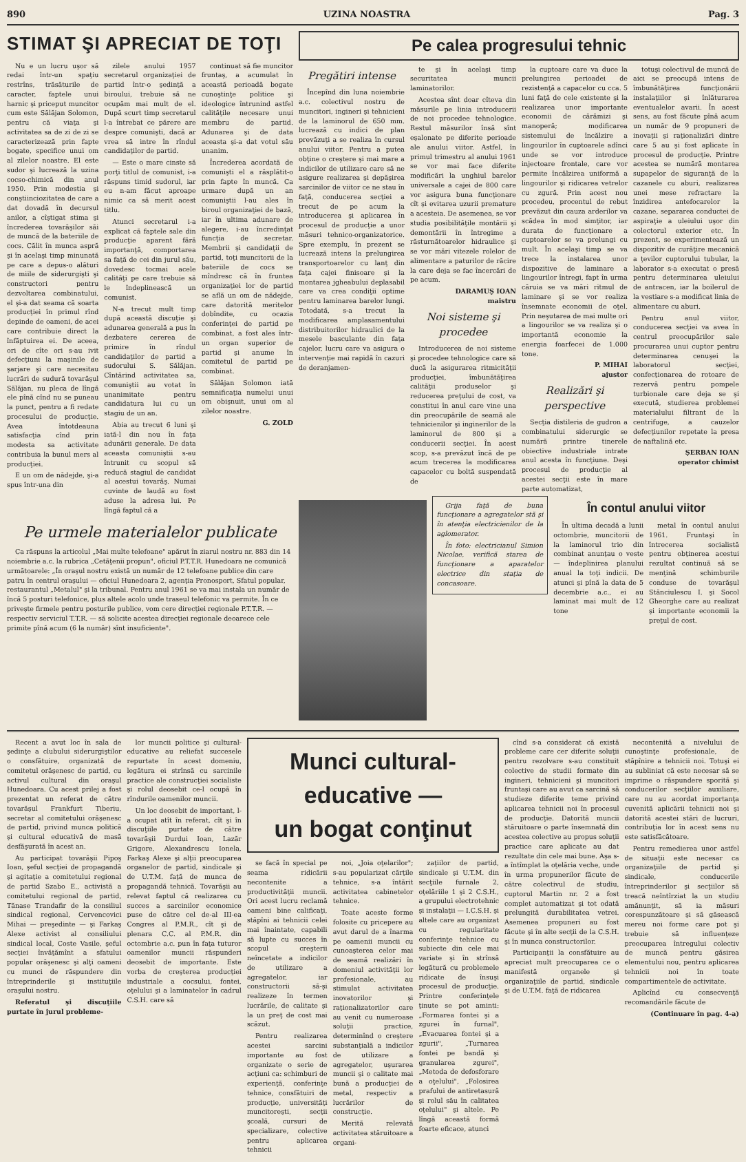890 UZINA NOASTRA Pag. 3
STIMAT ŞI APRECIAT DE TOŢI
Nu e un lucru uşor să redai într-un spaţiu restrîns, trăsăturile de caracter, faptele unui harnic şi priceput muncitor cum este Sălăjan Solomon, pentru că viaţa şi activitatea sa de zi de zi se caracterizează prin fapte bogate, specifice unui om al zilelor noastre. El este sudor şi lucrează la uzina cocso-chimică din anul 1950. Prin modestia şi conştiinciozitatea de care a dat dovadă în decursul anilor, a cîştigat stima şi încrederea tovarăşilor săi de muncă de la bateriile de cocs. Călit în munca aspră şi în acelaşi timp minunată pe care a depus-o alături de miile de siderurgişti şi constructori pentru dezvoltarea combinatului, el şi-a dat seama că soarta producţiei în primul rînd depinde de oameni, de acei care contribuie direct la înfăptuirea ei. De aceea, ori de cîte ori s-au ivit defecţiuni la maşinile de şarjare şi care necesitau lucrări de sudură tovarăşul Sălăjan, nu pleca de lîngă ele pînă cînd nu se puneau la punct, pentru a fi redate procesului de producţie. Avea întotdeauna satisfacţia cînd prin modesta sa activitate contribuia la bunul mers al producţiei.
E un om de nădejde, şi-a spus într-una din
zilele anului 1957 secretarul organizaţiei de partid într-o şedinţă a biroului, trebuie să ne ocupăm mai mult de el. După scurt timp secretarul l-a întrebat ce părere are despre comunişti, dacă ar vrea să intre în rîndul candidaţilor de partid.
— Este o mare cinste să porţi titlul de comunist, i-a răspuns timid sudorul, iar eu n-am făcut aproape nimic ca să merit acest titlu.
Atunci secretarul i-a explicat că faptele sale din producţie aparent fără importanţă, comportarea sa faţă de cei din jurul său, dovedesc tocmai acele calităţi pe care trebuie să le îndeplinească un comunist.
N-a trecut mult timp după această discuţie şi adunarea generală a pus în dezbatere cererea de primire în rîndul candidaţilor de partid a sudorului S. Sălăjan. Cîntărind activitatea sa, comuniştii au votat în unanimitate pentru candidatura lui cu un stagiu de un an.
Abia au trecut 6 luni şi iată-l din nou în faţa adunării generale. De data aceasta comuniştii s-au întrunit cu scopul să reducă stagiul de candidat al acestui tovarăş. Numai cuvinte de laudă au fost aduse la adresa lui. Pe lîngă faptul că a
continuat să fie muncitor fruntaş, a acumulat în această perioadă bogate cunoştinţe politice şi ideologice întrunind astfel calităţile necesare unui membru de partid. Adunarea şi de data aceasta şi-a dat votul său unanim.
Încrederea acordată de comunişti el a răsplătit-o prin fapte în muncă. Ca urmare după un an comuniştii l-au ales în biroul organizaţiei de bază, iar în ultima adunare de alegere, i-au încredinţat funcţia de secretar. Membrii şi candidaţii de partid, toţi muncitorii de la bateriile de cocs se mîndresc că în fruntea organizaţiei lor de partid se află un om de nădejde, care datorită meritelor dobîndite, cu ocazia conferinţei de partid pe combinat, a fost ales într-un organ superior de partid şi anume în comitetul de partid pe combinat.
Sălăjan Solomon iată semnificaţia numelui unui om obişnuit, unui om al zilelor noastre.
G. ZOLD
Pe urmele materialelor publicate
Ca răspuns la articolul „Mai multe telefoane" apărut în ziarul nostru nr. 883 din 14 noiembrie a.c. la rubrica „Cetăţenii propun", oficiul P.T.T.R. Hunedoara ne comunică următoarele: „În oraşul nostru există un număr de 12 telefoane publice din care patru în centrul oraşului — oficiul Hunedoara 2, agenţia Pronosport, Sfatul popular, restaurantul „Metalul" şi la tribunal. Pentru anul 1961 se va mai instala un număr de încă 5 posturi telefonice, plus altele acolo unde traseul telefonic va permite. În ce priveşte firmele pentru posturile publice, vom cere direcţiei regionale P.T.T.R. — respectiv serviciul T.T.R. — să solicite acestea direcţiei regionale deoarece cele primite pînă acum (6 la număr) sînt insuficiente".
Pe calea progresului tehnic
Pregătiri intense
Începînd din luna noiembrie a.c. colectivul nostru de muncitori, ingineri şi tehnicieni de la laminorul de 650 mm. lucrează cu indici de plan prevăzuţi a se realiza în cursul anului viitor. Pentru a putea obţine o creştere şi mai mare a indicilor de utilizare care să ne asigure realizarea şi depăşirea sarcinilor de viitor ce ne stau în faţă, conducerea secţiei a trecut de pe acum la introducerea şi aplicarea în procesul de producţie a unor măsuri tehnico-organizatorice. Spre exemplu, în prezent se lucrează intens la prelungirea transportoarelor cu lanţ din faţa cajei finisoare şi la montarea jgheabului deplasabil care va crea condiţii optime pentru laminarea barelor lungi. Totodată, s-a trecut la modificarea amplasamentului distribuitorilor hidraulici de la mesele basculante din faţa cajelor, lucru care va asigura o intervenţie mai rapidă în cazuri de deranjamen-
te şi în acelaşi timp securitatea muncii laminatorilor.
Acestea sînt doar cîteva din măsurile pe linia introducerii de noi procedee tehnologice. Restul măsurilor însă sînt eşalonate pe diferite perioade ale anului viitor. Astfel, în primul trimestru al anului 1961 se vor mai face diferite modificări la unghiul barelor universale a cajei de 800 care vor asigura buna funcţionare cît şi evitarea uzurii premature a acesteia. De asemenea, se vor studia posibilităţile montării şi demontării în întregime a răsturnătoarelor hidraulice şi se vor mări vitezele rolelor de alimentare a paturilor de răcire la care deja se fac încercări de pe acum.
DARAMUŞ IOAN
maistru
Noi sisteme şi procedee
Introducerea de noi sisteme şi procedee tehnologice care să ducă la asigurarea ritmicităţii producţiei, îmbunătăţirea calităţii produselor şi reducerea preţului de cost, va constitui în anul care vine una din preocupările de seamă ale tehnicienilor şi inginerilor de la laminorul de 800 şi a conducerii secţiei. În acest scop, s-a prevăzut încă de pe acum trecerea la modificarea capacelor cu boltă suspendată de
la cuptoare care va duce la prelungirea perioadei de rezistenţă a capacelor cu cca. 5 luni faţă de cele existente şi la realizarea unor importante economii de cărămizi şi manoperă; modificarea sistemului de încălzire a lingourilor în cuptoarele adînci unde se vor introduce injectoare frontale, care vor permite încălzirea uniformă a lingourilor şi ridicarea vetrelor cu zgură. Prin acest nou procedeu, procentul de rebut prevăzut din cauza arderilor va scădea în mod simţitor, iar durata de funcţionare a cuptoarelor se va prelungi cu mult. În acelaşi timp se va trece la instalarea unor dispozitive de laminare a lingourilor întregi, fapt în urma căruia se va mări ritmul de laminare şi se vor realiza însemnate economii de oţel. Prin neşutarea de mai multe ori a lingourilor se va realiza şi o importantă economie la energia foarfecei de 1.000 tone.
P. MIHAI
ajustor
Realizări şi perspective
Secţia distileria de gudron a combinatului siderurgic se numără printre tinerele obiective industriale intrate anul acesta în funcţiune. Deşi procesul de producţie al acestei secţii este în mare parte automatizat,
totuşi colectivul de muncă de aici se preocupă intens de îmbunătăţirea funcţionării instalaţiilor şi înlăturarea eventualelor avarii. În acest sens, au fost făcute pînă acum un număr de 9 propuneri de inovaţii şi raţionalizări dintre care 5 au şi fost aplicate în procesul de producţie. Printre acestea se numără montarea supapelor de siguranţă de la cazanele cu aburi, realizarea unei mese refractare la înzidirea antefocarelor la cazane, separarea conductei de aspiraţie a uleiului uşor din colectorul exterior etc. În prezent, se experimentează un dispozitiv de curăţire mecanică a ţevilor cuptorului tubular, la laborator s-a executat o presă pentru determinarea uleiului de antracen, iar la boilerul de la vestiare s-a modificat linia de alimentare cu aburi.
Pentru anul viitor, conducerea secţiei va avea în centrul preocupărilor sale procurarea unui cuptor pentru determinarea cenuşei la laboratorul secţiei, confecţionarea de rotoare de rezervă pentru pompele turbionale care deja se şi execută, studierea problemei materialului filtrant de la centrifuge, a cauzelor defecţiunilor repetate la presa de naftalină etc.
ŞERBAN IOAN
operator chimist
Grija faţă de buna funcţionare a agregatelor stă şi în atenţia electricienilor de la aglomerator.
În foto: electricianul Simion Nicolae, verifică starea de funcţionare a aparatelor electrice din staţia de concasoare.
În contul anului viitor
În ultima decadă a lunii octombrie, muncitorii de la laminorul trio din combinat anunţau o veste — îndeplinirea planului anual la toţi indicii. De atunci şi pînă la data de 5 decembrie a.c., ei au laminat mai mult de 12 tone
metal în contul anului 1961. Fruntaşi în întrecerea socialistă pentru obţinerea acestui rezultat continuă să se menţină schimburile conduse de tovarăşul Stănciulescu I. şi Socol Gheorghe care au realizat şi importante economii la preţul de cost.
Recent a avut loc în sala de şedinţe a clubului siderurgiştilor o consfătuire, organizată de comitetul orăşenesc de partid, cu activul cultural din oraşul Hunedoara. Cu acest prilej a fost prezentat un referat de către tovarăşul Frankfurt Tiberiu, secretar al comitetului orăşenesc de partid, privind munca politică şi cultural educativă de masă desfăşurată în acest an.
Au participat tovarăşii Pipoş Ioan, şeful secţiei de propagandă şi agitaţie a comitetului regional de partid Szabo E., activistă a comitetului regional de partid, Tănase Trandafir de la consiliul sindical regional, Cervencovici Mihai — preşedinte — şi Farkaş Alexe activist al consiliului sindical local, Coste Vasile, şeful secţiei învăţămînt a sfatului popular orăşenesc şi alţi oameni cu munci de răspundere din întreprinderile şi instituţiile oraşului nostru.
Referatul şi discuţiile purtate în jurul probleme-
lor muncii politice şi cultural-educative au reliefat succesele repurtate în acest domeniu, legătura ei strînsă cu sarcinile practice ale construcţiei socialiste şi rolul deosebit ce-l ocupă în rîndurile oamenilor muncii.
Un loc deosebit de important, l-a ocupat atît în referat, cît şi în discuţiile purtate de către tovarăşii Durdui Ioan, Lazăr Grigore, Alexandrescu Ionela, Farkaş Alexe şi alţii preocuparea organelor de partid, sindicale şi de U.T.M. faţă de munca de propagandă tehnică. Tovarăşii au relevat faptul că realizarea cu succes a sarcinilor economice puse de către cel de-al III-ea Congres al P.M.R., cît şi de plenara C.C. al P.M.R. din octombrie a.c. pun în faţa tuturor oamenilor muncii răspunderi deosebit de importante. Este vorba de creşterea producţiei industriale a cocsului, fontei, oţelului şi a laminatelor în cadrul C.S.H. care să
Munci cultural-educative —
un bogat conţinut
se facă în special pe seama ridicării necontenite a productivităţii muncii. Ori acest lucru reclamă oameni bine calificaţi, stăpîni ai tehnicii celei mai înaintate, capabili să lupte cu succes în scopul creşterii neîncetate a indicilor de utilizare a agregatelor, iar constructorii să-şi realizeze în termen lucrările, de calitate şi la un preţ de cost mai scăzut.
Pentru realizarea acestei sarcini importante au fost organizate o serie de acţiuni ca: schimburi de experienţă, conferinţe tehnice, consfătuiri de producţie, universităţi muncitoreşti, secţii şcoală, cursuri de specializare, colective pentru aplicarea tehnicii
noi, „Joia oţelarilor"; s-au popularizat cărţile tehnice, s-a întărit activitatea cabinetelor tehnice.
Toate aceste forme folosite cu pricepere au avut darul de a înarma pe oamenii muncii cu cunoaşterea celor mai de seamă realizări în domeniul activităţii lor profesionale, au stimulat activitatea inovatorilor şi raţionalizatorilor care au venit cu numeroase soluţii practice, determinînd o creştere substanţială a indicilor de utilizare a agregatelor, uşurarea muncii şi o calitate mai bună a producţiei de metal, respectiv a lucrărilor de construcţie.
Merită relevată activitatea stăruitoare a organi-
zaţiilor de partid, sindicale şi U.T.M. din secţiile furnale 2, oţelăriile 1 şi 2 C.S.H., a grupului electrotehnic şi instalaţii — I.C.S.H. şi altele care au organizat cu regularitate conferinţe tehnice cu subiecte din cele mai variate şi în strînsă legătură cu problemele ridicate de însuşi procesul de producţie. Printre conferinţele ţinute se pot aminti: „Formarea fontei şi a zgurei în furnal", „Evacuarea fontei şi a zgurii", „Turnarea fontei pe bandă şi granularea zgurei", „Metoda de defosforare a oţelului", „Folosirea prafului de antiretasură şi rolul său în calitatea oţelului" şi altele. Pe lîngă această formă foarte eficace, atunci
cînd s-a considerat că există probleme care cer diferite soluţii pentru rezolvare s-au constituit colective de studii formate din ingineri, tehnicieni şi muncitori fruntaşi care au avut ca sarcină să studieze diferite teme privind aplicarea tehnicii noi în procesul de producţie. Datorită muncii stăruitoare o parte însemnată din acestea colective au propus soluţii practice care aplicate au dat rezultate din cele mai bune. Aşa s-a întîmplat la oţelăria veche, unde în urma propunerilor făcute de către colectivul de studiu, cuptorul Martin nr. 2 a fost complet automatizat şi tot odată prelungită durabilitatea vetrei. Asemenea propuneri au fost făcute şi în alte secţii de la C.S.H. şi în munca constructorilor.
Participanţii la consfătuire au apreciat mult preocuparea ce o manifestă organele şi organizaţiile de partid, sindicale şi de U.T.M. faţă de ridicarea
necontenită a nivelului de cunoştinţe profesionale, de stăpînire a tehnicii noi. Totuşi ei au subliniat că este necesar să se imprime o răspundere sporită şi conducerilor secţiilor auxiliare, care nu au acordat importanţa cuvenită aplicării tehnicii noi şi datorită acestei stări de lucruri, contribuţia lor în acest sens nu este satisfăcătoare.
Pentru remedierea unor astfel de situaţii este necesar ca organizaţiile de partid şi sindicale, conducerile întreprinderilor şi secţiilor să treacă neîntîrziat la un studiu amănunţit, să ia măsuri corespunzătoare şi să găsească mereu noi forme care pot şi trebuie să influenţeze preocuparea întregului colectiv de muncă pentru găsirea elementului nou, pentru aplicarea tehnicii noi în toate compartimentele de activitate.
Aplicînd cu consecvenţă recomandările făcute de
(Continuare în pag. 4-a)